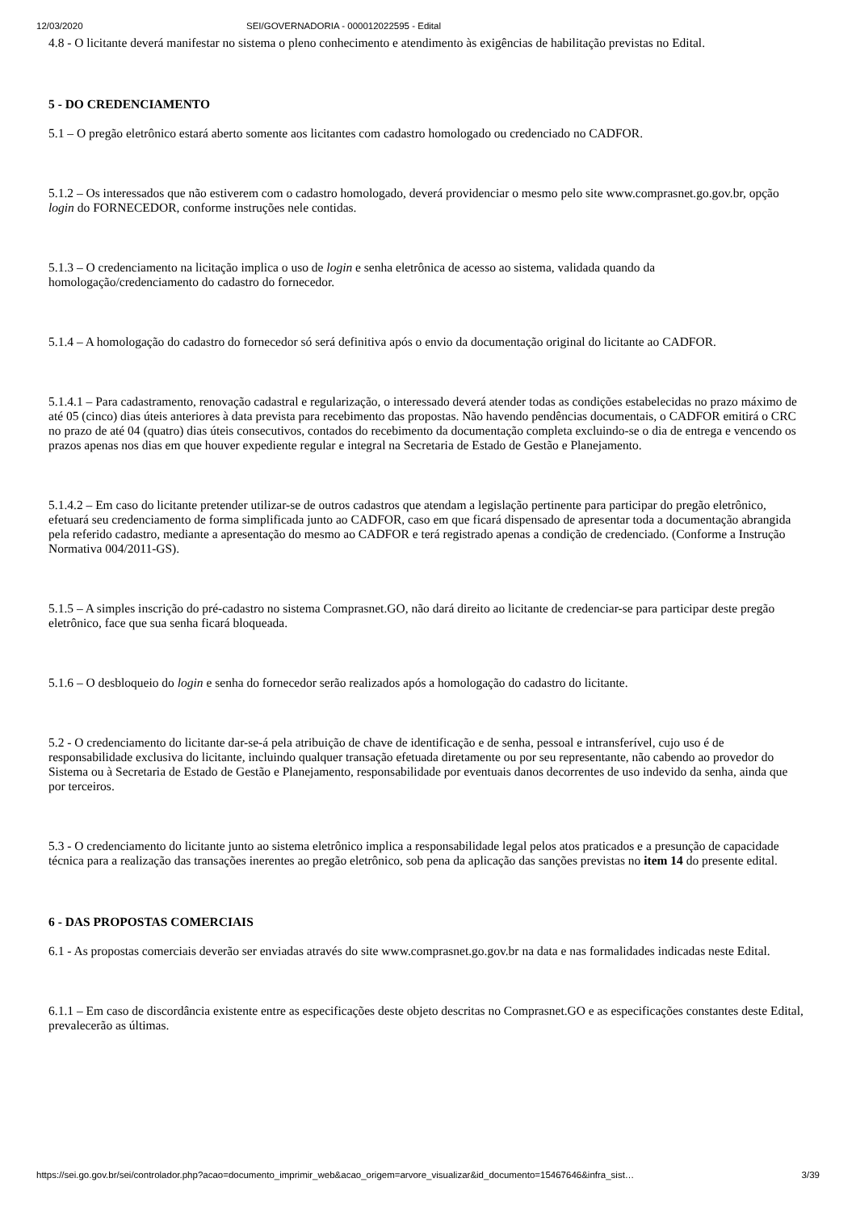12/03/2020 SEI/GOVERNADORIA - 000012022595 - Edital
4.8 - O licitante deverá manifestar no sistema o pleno conhecimento e atendimento às exigências de habilitação previstas no Edital.
5 - DO CREDENCIAMENTO
5.1 – O pregão eletrônico estará aberto somente aos licitantes com cadastro homologado ou credenciado no CADFOR.
5.1.2 – Os interessados que não estiverem com o cadastro homologado, deverá providenciar o mesmo pelo site www.comprasnet.go.gov.br, opção login do FORNECEDOR, conforme instruções nele contidas.
5.1.3 – O credenciamento na licitação implica o uso de login e senha eletrônica de acesso ao sistema, validada quando da homologação/credenciamento do cadastro do fornecedor.
5.1.4 – A homologação do cadastro do fornecedor só será definitiva após o envio da documentação original do licitante ao CADFOR.
5.1.4.1 – Para cadastramento, renovação cadastral e regularização, o interessado deverá atender todas as condições estabelecidas no prazo máximo de até 05 (cinco) dias úteis anteriores à data prevista para recebimento das propostas. Não havendo pendências documentais, o CADFOR emitirá o CRC no prazo de até 04 (quatro) dias úteis consecutivos, contados do recebimento da documentação completa excluindo-se o dia de entrega e vencendo os prazos apenas nos dias em que houver expediente regular e integral na Secretaria de Estado de Gestão e Planejamento.
5.1.4.2 – Em caso do licitante pretender utilizar-se de outros cadastros que atendam a legislação pertinente para participar do pregão eletrônico, efetuará seu credenciamento de forma simplificada junto ao CADFOR, caso em que ficará dispensado de apresentar toda a documentação abrangida pela referido cadastro, mediante a apresentação do mesmo ao CADFOR e terá registrado apenas a condição de credenciado. (Conforme a Instrução Normativa 004/2011-GS).
5.1.5 – A simples inscrição do pré-cadastro no sistema Comprasnet.GO, não dará direito ao licitante de credenciar-se para participar deste pregão eletrônico, face que sua senha ficará bloqueada.
5.1.6 – O desbloqueio do login e senha do fornecedor serão realizados após a homologação do cadastro do licitante.
5.2 - O credenciamento do licitante dar-se-á pela atribuição de chave de identificação e de senha, pessoal e intransferível, cujo uso é de responsabilidade exclusiva do licitante, incluindo qualquer transação efetuada diretamente ou por seu representante, não cabendo ao provedor do Sistema ou à Secretaria de Estado de Gestão e Planejamento, responsabilidade por eventuais danos decorrentes de uso indevido da senha, ainda que por terceiros.
5.3 - O credenciamento do licitante junto ao sistema eletrônico implica a responsabilidade legal pelos atos praticados e a presunção de capacidade técnica para a realização das transações inerentes ao pregão eletrônico, sob pena da aplicação das sanções previstas no item 14 do presente edital.
6 - DAS PROPOSTAS COMERCIAIS
6.1 - As propostas comerciais deverão ser enviadas através do site www.comprasnet.go.gov.br na data e nas formalidades indicadas neste Edital.
6.1.1 – Em caso de discordância existente entre as especificações deste objeto descritas no Comprasnet.GO e as especificações constantes deste Edital, prevalecerão as últimas.
https://sei.go.gov.br/sei/controlador.php?acao=documento_imprimir_web&acao_origem=arvore_visualizar&id_documento=15467646&infra_sist… 3/39